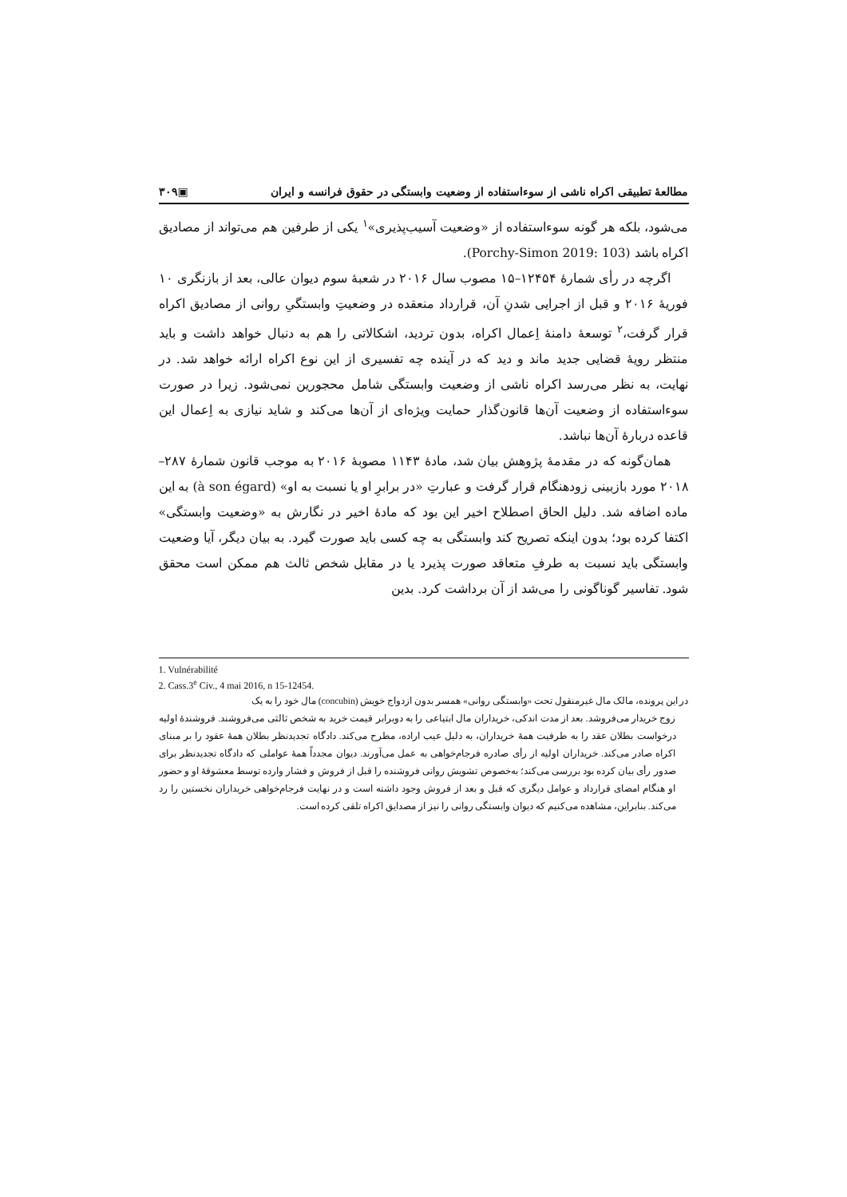مطالعهٔ تطبیقی اکراه ناشی از سوءاستفاده از وضعیت وابستگی در حقوق فرانسه و ایران ▣۳۰۹
می‌شود، بلکه هر گونه سوءاستفاده از «وضعیت آسیب‌پذیری»<sup>۱</sup> یکی از طرفین هم می‌تواند از مصادیق اکراه باشد (Porchy-Simon 2019: 103).
اگرچه در رأی شمارهٔ ۱۲۴۵۴–۱۵ مصوب سال ۲۰۱۶ در شعبهٔ سوم دیوان عالی، بعد از بازنگری ۱۰ فوریهٔ ۲۰۱۶ و قبل از اجرایی شدنِ آن، قرارداد منعقده در وضعیتِ وابستگیِ روانی از مصادیق اکراه قرار گرفت،<sup>۲</sup> توسعهٔ دامنهٔ اِعمال اکراه، بدون تردید، اشکالاتی را هم به دنبال خواهد داشت و باید منتظر رویهٔ قضایی جدید ماند و دید که در آینده چه تفسیری از این نوع اکراه ارائه خواهد شد. در نهایت، به نظر می‌رسد اکراه ناشی از وضعیت وابستگی شامل محجورین نمی‌شود. زیرا در صورت سوءاستفاده از وضعیت آن‌ها قانون‌گذار حمایت ویژه‌ای از آن‌ها می‌کند و شاید نیازی به اِعمال این قاعده دربارهٔ آن‌ها نباشد.
همان‌گونه که در مقدمهٔ پژوهش بیان شد، مادهٔ ۱۱۴۳ مصوبهٔ ۲۰۱۶ به موجب قانون شمارهٔ ۲۸۷–۲۰۱۸ مورد بازبینی زودهنگام قرار گرفت و عبارتِ «در برابرِ او یا نسبت به او» (à son égard) به این ماده اضافه شد. دلیل الحاق اصطلاح اخیر این بود که مادهٔ اخیر در نگارش به «وضعیت وابستگی» اکتفا کرده بود؛ بدون اینکه تصریح کند وابستگی به چه کسی باید صورت گیرد. به بیان دیگر، آیا وضعیت وابستگی باید نسبت به طرفِ متعاقد صورت پذیرد یا در مقابل شخص ثالث هم ممکن است محقق شود. تفاسیر گوناگونی را می‌شد از آن برداشت کرد. بدین
1. Vulnérabilité
2. Cass.3<sup>e</sup> Civ., 4 mai 2016, n 15-12454.
در این پرونده، مالک مال غیرمنقول تحت «وابستگی روانی» همسر بدون ازدواج خویش (concubin) مال خود را به یک
زوج خریدار می‌فروشد. بعد از مدت اندکی، خریداران مال ابتیاعی را به دوبرابر قیمت خرید به شخص ثالثی می‌فروشند. فروشندهٔ اولیه درخواست بطلان عقد را به طرفیت همهٔ خریداران، به دلیل عیب اراده، مطرح می‌کند. دادگاه تجدیدنظر بطلان همهٔ عقود را بر مبنای اکراه صادر می‌کند. خریداران اولیه از رأی صادره فرجام‌خواهی به عمل می‌آورند. دیوان مجدداً همهٔ عواملی که دادگاه تجدیدنظر برای صدور رأی بیان کرده بود بررسی می‌کند؛ به‌خصوص تشویش روانی فروشنده را قبل از فروش و فشار وارده توسط معشوقهٔ او و حضور او هنگام امضای قرارداد و عوامل دیگری که قبل و بعد از فروش وجود داشته است و در نهایت فرجام‌خواهی خریداران نخستین را رد می‌کند. بنابراین، مشاهده می‌کنیم که دیوان وابستگی روانی را نیز از مصدایق اکراه تلقی کرده است.